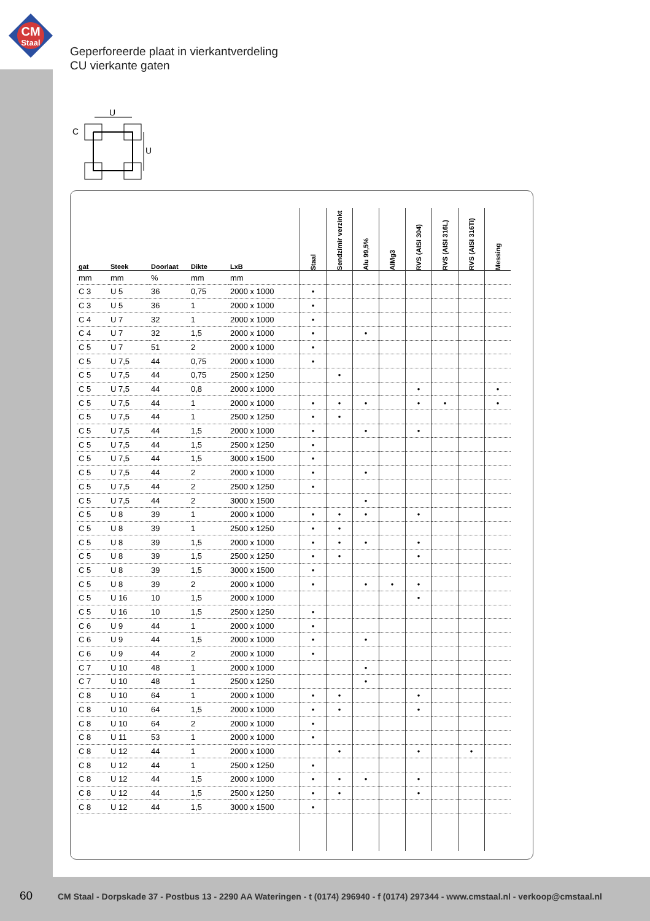CM
Staal
Geperforeerde plaat in vierkantverdeling
CU vierkante gaten
U
C
U
| gat | Steek | Doorlaat | Dikte | LxB | Staal | Sendzimir verzinkt | Alu 99,5% | AlMg3 | RVS (AISI 304) | RVS (AISI 316L) | RVS (AISI 316Ti) | Messing |
| --- | --- | --- | --- | --- | --- | --- | --- | --- | --- | --- | --- | --- |
| mm | mm | % | mm | mm | | | | | | | | |
| C 3 | U 5 | 36 | 0,75 | 2000 x 1000 | • | | | | | | | |
| C 3 | U 5 | 36 | 1 | 2000 x 1000 | • | | | | | | | |
| C 4 | U 7 | 32 | 1 | 2000 x 1000 | • | | | | | | | |
| C 4 | U 7 | 32 | 1,5 | 2000 x 1000 | • | | • | | | | | |
| C 5 | U 7 | 51 | 2 | 2000 x 1000 | • | | | | | | | |
| C 5 | U 7,5 | 44 | 0,75 | 2000 x 1000 | • | | | | | | | |
| C 5 | U 7,5 | 44 | 0,75 | 2500 x 1250 | | • | | | | | | |
| C 5 | U 7,5 | 44 | 0,8 | 2000 x 1000 | | | | | • | | | • |
| C 5 | U 7,5 | 44 | 1 | 2000 x 1000 | • | • | • | | • | • | | • |
| C 5 | U 7,5 | 44 | 1 | 2500 x 1250 | • | • | | | | | | |
| C 5 | U 7,5 | 44 | 1,5 | 2000 x 1000 | • | | • | | • | | | |
| C 5 | U 7,5 | 44 | 1,5 | 2500 x 1250 | • | | | | | | | |
| C 5 | U 7,5 | 44 | 1,5 | 3000 x 1500 | • | | | | | | | |
| C 5 | U 7,5 | 44 | 2 | 2000 x 1000 | • | | • | | | | | |
| C 5 | U 7,5 | 44 | 2 | 2500 x 1250 | • | | | | | | | |
| C 5 | U 7,5 | 44 | 2 | 3000 x 1500 | | | • | | | | | |
| C 5 | U 8 | 39 | 1 | 2000 x 1000 | • | • | • | | • | | | |
| C 5 | U 8 | 39 | 1 | 2500 x 1250 | • | • | | | | | | |
| C 5 | U 8 | 39 | 1,5 | 2000 x 1000 | • | • | • | | • | | | |
| C 5 | U 8 | 39 | 1,5 | 2500 x 1250 | • | • | | | • | | | |
| C 5 | U 8 | 39 | 1,5 | 3000 x 1500 | • | | | | | | | |
| C 5 | U 8 | 39 | 2 | 2000 x 1000 | • | | • | • | • | | | |
| C 5 | U 16 | 10 | 1,5 | 2000 x 1000 | | | | | • | | | |
| C 5 | U 16 | 10 | 1,5 | 2500 x 1250 | • | | | | | | | |
| C 6 | U 9 | 44 | 1 | 2000 x 1000 | • | | | | | | | |
| C 6 | U 9 | 44 | 1,5 | 2000 x 1000 | • | | • | | | | | |
| C 6 | U 9 | 44 | 2 | 2000 x 1000 | • | | | | | | | |
| C 7 | U 10 | 48 | 1 | 2000 x 1000 | | | • | | | | | |
| C 7 | U 10 | 48 | 1 | 2500 x 1250 | | | • | | | | | |
| C 8 | U 10 | 64 | 1 | 2000 x 1000 | • | • | | | • | | | |
| C 8 | U 10 | 64 | 1,5 | 2000 x 1000 | • | • | | | • | | | |
| C 8 | U 10 | 64 | 2 | 2000 x 1000 | • | | | | | | | |
| C 8 | U 11 | 53 | 1 | 2000 x 1000 | • | | | | | | | |
| C 8 | U 12 | 44 | 1 | 2000 x 1000 | | • | | | • | | • | |
| C 8 | U 12 | 44 | 1 | 2500 x 1250 | • | | | | | | | |
| C 8 | U 12 | 44 | 1,5 | 2000 x 1000 | • | • | • | | • | | | |
| C 8 | U 12 | 44 | 1,5 | 2500 x 1250 | • | • | | | • | | | |
| C 8 | U 12 | 44 | 1,5 | 3000 x 1500 | • | | | | | | | |
60
CM Staal - Dorpskade 37 - Postbus 13 - 2290 AA Wateringen - t (0174) 296940 - f (0174) 297344 - www.cmstaal.nl - verkoop@cmstaal.nl